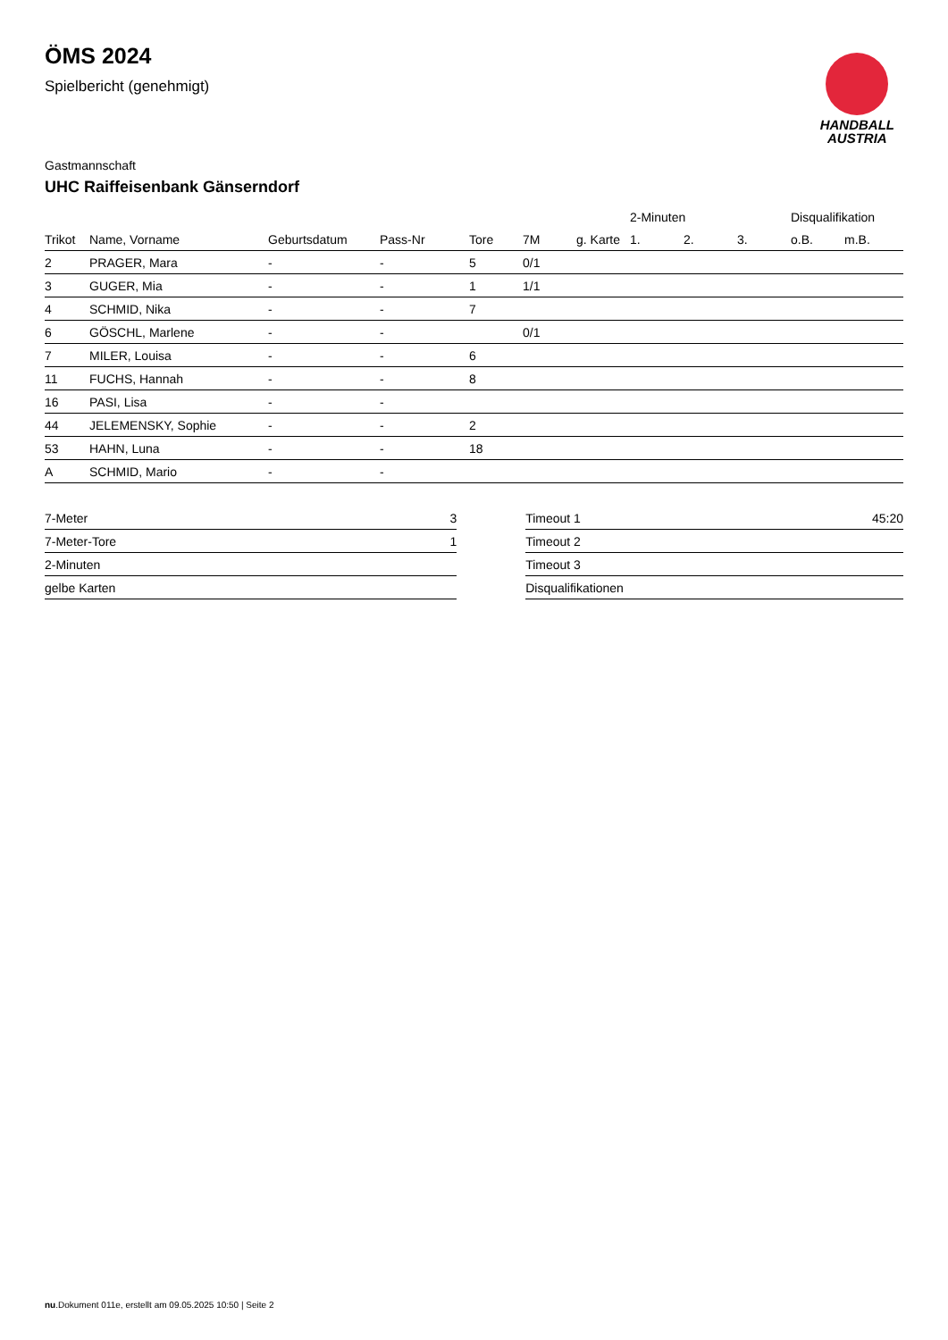HANDBALL
AUSTRIA
ÖMS 2024
Spielbericht (genehmigt)
Gastmannschaft
UHC Raiffeisenbank Gänserndorf
| | | | | | | | 2-Minuten | | | Disqualifikation | |
| --- | --- | --- | --- | --- | --- | --- | --- | --- | --- | --- | --- |
| Trikot | Name, Vorname | Geburtsdatum | Pass-Nr | Tore | 7M | g. Karte | 1. | 2. | 3. | o.B. | m.B. |
| 2 | PRAGER, Mara | - | - | 5 | 0/1 | | | | | | |
| 3 | GUGER, Mia | - | - | 1 | 1/1 | | | | | | |
| 4 | SCHMID, Nika | - | - | 7 | | | | | | | |
| 6 | GÖSCHL, Marlene | - | - | | 0/1 | | | | | | |
| 7 | MILER, Louisa | - | - | 6 | | | | | | | |
| 11 | FUCHS, Hannah | - | - | 8 | | | | | | | |
| 16 | PASI, Lisa | - | - | | | | | | | | |
| 44 | JELEMENSKY, Sophie | - | - | 2 | | | | | | | |
| 53 | HAHN, Luna | - | - | 18 | | | | | | | |
| A | SCHMID, Mario | - | - | | | | | | | | |
| 7-Meter | 3 |
| 7-Meter-Tore | 1 |
| 2-Minuten | |
| gelbe Karten | |
| Timeout 1 | 45:20 |
| Timeout 2 | |
| Timeout 3 | |
| Disqualifikationen | |
nu.Dokument 011e, erstellt am 09.05.2025 10:50 | Seite 2